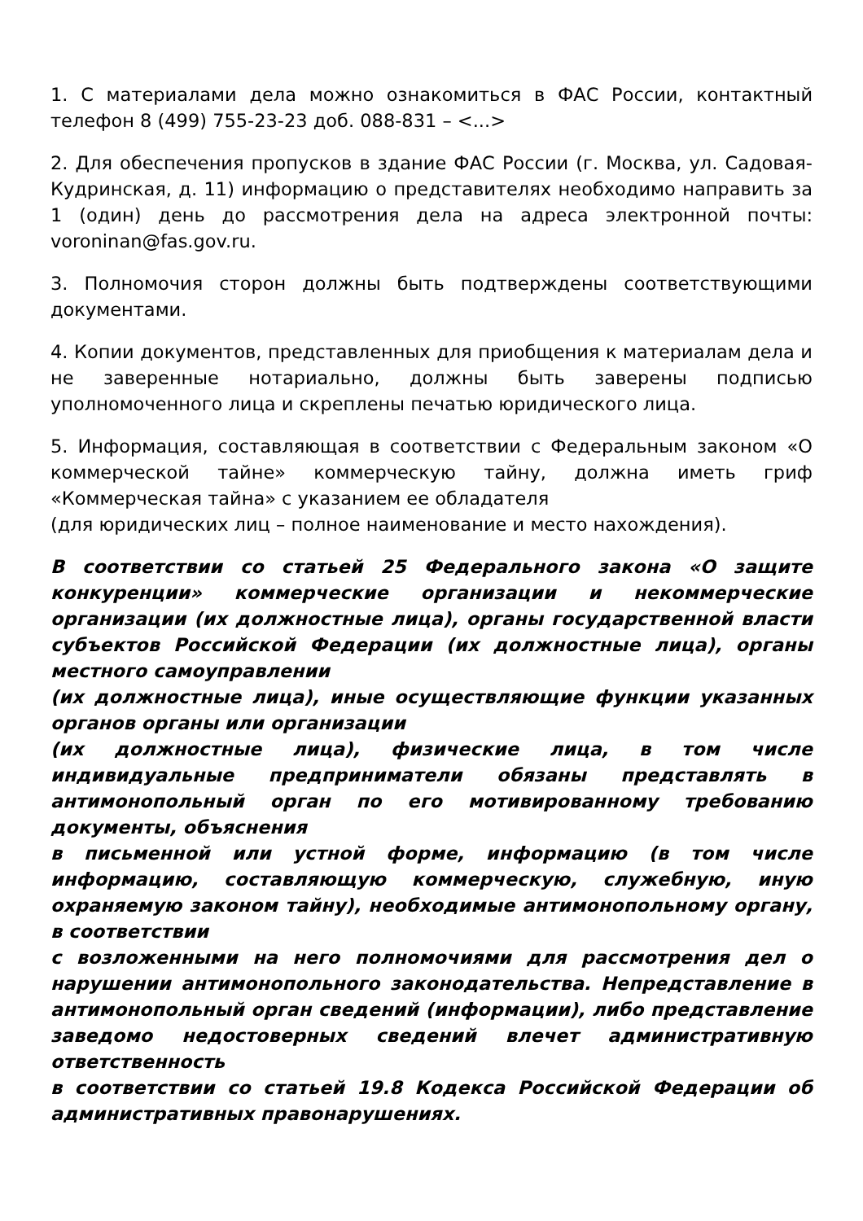1. С материалами дела можно ознакомиться в ФАС России, контактный телефон 8 (499) 755-23-23 доб. 088-831 – <...>
2. Для обеспечения пропусков в здание ФАС России (г. Москва, ул. Садовая-Кудринская, д. 11) информацию о представителях необходимо направить за 1 (один) день до рассмотрения дела на адреса электронной почты: voroninan@fas.gov.ru.
3. Полномочия сторон должны быть подтверждены соответствующими документами.
4. Копии документов, представленных для приобщения к материалам дела и не заверенные нотариально, должны быть заверены подписью уполномоченного лица и скреплены печатью юридического лица.
5. Информация, составляющая в соответствии с Федеральным законом «О коммерческой тайне» коммерческую тайну, должна иметь гриф «Коммерческая тайна» с указанием ее обладателя
(для юридических лиц – полное наименование и место нахождения).
В соответствии со статьей 25 Федерального закона «О защите конкуренции» коммерческие организации и некоммерческие организации (их должностные лица), органы государственной власти субъектов Российской Федерации (их должностные лица), органы местного самоуправлении
(их должностные лица), иные осуществляющие функции указанных органов органы или организации
(их должностные лица), физические лица, в том числе индивидуальные предприниматели обязаны представлять в антимонопольный орган по его мотивированному требованию документы, объяснения
в письменной или устной форме, информацию (в том числе информацию, составляющую коммерческую, служебную, иную охраняемую законом тайну), необходимые антимонопольному органу, в соответствии
с возложенными на него полномочиями для рассмотрения дел о нарушении антимонопольного законодательства. Непредставление в антимонопольный орган сведений (информации), либо представление заведомо недостоверных сведений влечет административную ответственность
в соответствии со статьей 19.8 Кодекса Российской Федерации об административных правонарушениях.